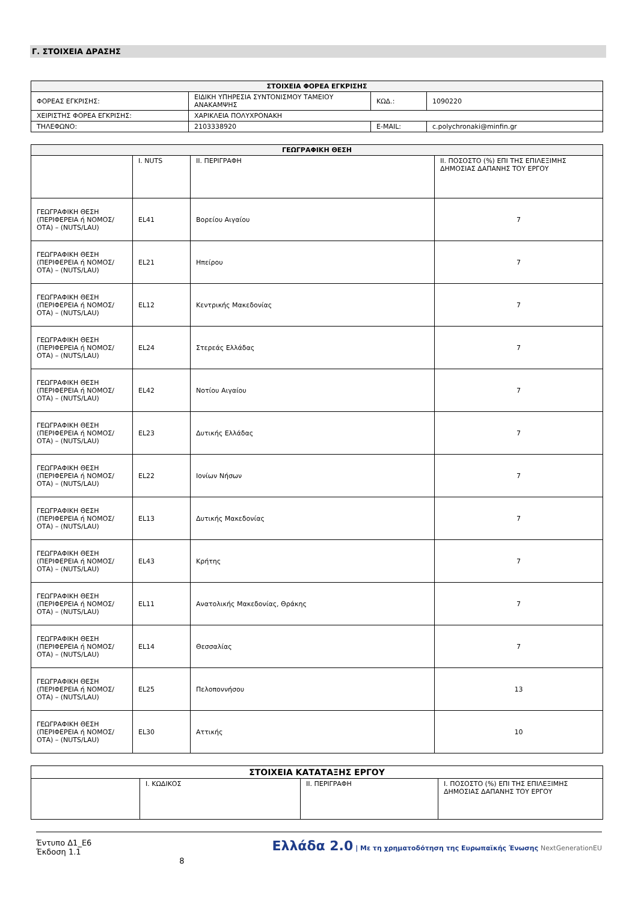Γ. ΣΤΟΙΧΕΙΑ ΔΡΑΣΗΣ
| ΣΤΟΙΧΕΙΑ ΦΟΡΕΑ ΕΓΚΡΙΣΗΣ | | | |
| --- | --- | --- | --- |
| ΦΟΡΕΑΣ ΕΓΚΡΙΣΗΣ: | ΕΙΔΙΚΗ ΥΠΗΡΕΣΙΑ ΣΥΝΤΟΝΙΣΜΟΥ ΤΑΜΕΙΟΥ ΑΝΑΚΑΜΨΗΣ | ΚΩΔ.: | 1090220 |
| ΧΕΙΡΙΣΤΗΣ ΦΟΡΕΑ ΕΓΚΡΙΣΗΣ: | ΧΑΡΙΚΛΕΙΑ ΠΟΛΥΧΡΟΝΑΚΗ | | |
| ΤΗΛΕΦΩΝΟ: | 2103338920 | E-MAIL: | c.polychronaki@minfin.gr |
| ΓΕΩΓΡΑΦΙΚΗ ΘΕΣΗ | | | |
| --- | --- | --- | --- |
| | I. NUTS | II. ΠΕΡΙΓΡΑΦΗ | II. ΠΟΣΟΣΤΟ (%) ΕΠΙ ΤΗΣ ΕΠΙΛΕΞΙΜΗΣ ΔΗΜΟΣΙΑΣ ΔΑΠΑΝΗΣ ΤΟΥ ΕΡΓΟΥ |
| ΓΕΩΓΡΑΦΙΚΗ ΘΕΣΗ (ΠΕΡΙΦΕΡΕΙΑ ή ΝΟΜΟΣ/ΟΤΑ) – (NUTS/LAU) | EL41 | Βορείου Αιγαίου | 7 |
| ΓΕΩΓΡΑΦΙΚΗ ΘΕΣΗ (ΠΕΡΙΦΕΡΕΙΑ ή ΝΟΜΟΣ/ΟΤΑ) – (NUTS/LAU) | EL21 | Ηπείρου | 7 |
| ΓΕΩΓΡΑΦΙΚΗ ΘΕΣΗ (ΠΕΡΙΦΕΡΕΙΑ ή ΝΟΜΟΣ/ΟΤΑ) – (NUTS/LAU) | EL12 | Κεντρικής Μακεδονίας | 7 |
| ΓΕΩΓΡΑΦΙΚΗ ΘΕΣΗ (ΠΕΡΙΦΕΡΕΙΑ ή ΝΟΜΟΣ/ΟΤΑ) – (NUTS/LAU) | EL24 | Στερεάς Ελλάδας | 7 |
| ΓΕΩΓΡΑΦΙΚΗ ΘΕΣΗ (ΠΕΡΙΦΕΡΕΙΑ ή ΝΟΜΟΣ/ΟΤΑ) – (NUTS/LAU) | EL42 | Νοτίου Αιγαίου | 7 |
| ΓΕΩΓΡΑΦΙΚΗ ΘΕΣΗ (ΠΕΡΙΦΕΡΕΙΑ ή ΝΟΜΟΣ/ΟΤΑ) – (NUTS/LAU) | EL23 | Δυτικής Ελλάδας | 7 |
| ΓΕΩΓΡΑΦΙΚΗ ΘΕΣΗ (ΠΕΡΙΦΕΡΕΙΑ ή ΝΟΜΟΣ/ΟΤΑ) – (NUTS/LAU) | EL22 | Ιονίων Νήσων | 7 |
| ΓΕΩΓΡΑΦΙΚΗ ΘΕΣΗ (ΠΕΡΙΦΕΡΕΙΑ ή ΝΟΜΟΣ/ΟΤΑ) – (NUTS/LAU) | EL13 | Δυτικής Μακεδονίας | 7 |
| ΓΕΩΓΡΑΦΙΚΗ ΘΕΣΗ (ΠΕΡΙΦΕΡΕΙΑ ή ΝΟΜΟΣ/ΟΤΑ) – (NUTS/LAU) | EL43 | Κρήτης | 7 |
| ΓΕΩΓΡΑΦΙΚΗ ΘΕΣΗ (ΠΕΡΙΦΕΡΕΙΑ ή ΝΟΜΟΣ/ΟΤΑ) – (NUTS/LAU) | EL11 | Ανατολικής Μακεδονίας, Θράκης | 7 |
| ΓΕΩΓΡΑΦΙΚΗ ΘΕΣΗ (ΠΕΡΙΦΕΡΕΙΑ ή ΝΟΜΟΣ/ΟΤΑ) – (NUTS/LAU) | EL14 | Θεσσαλίας | 7 |
| ΓΕΩΓΡΑΦΙΚΗ ΘΕΣΗ (ΠΕΡΙΦΕΡΕΙΑ ή ΝΟΜΟΣ/ΟΤΑ) – (NUTS/LAU) | EL25 | Πελοποννήσου | 13 |
| ΓΕΩΓΡΑΦΙΚΗ ΘΕΣΗ (ΠΕΡΙΦΕΡΕΙΑ ή ΝΟΜΟΣ/ΟΤΑ) – (NUTS/LAU) | EL30 | Αττικής | 10 |
| ΣΤΟΙΧΕΙΑ ΚΑΤΑΤΑΞΗΣ ΕΡΓΟΥ | | | |
| | I. ΚΩΔΙΚΟΣ | II. ΠΕΡΙΓΡΑΦΗ | I. ΠΟΣΟΣΤΟ (%) ΕΠΙ ΤΗΣ ΕΠΙΛΕΞΙΜΗΣ ΔΗΜΟΣΙΑΣ ΔΑΠΑΝΗΣ ΤΟΥ ΕΡΓΟΥ |
Έντυπο Δ1_Ε6
Έκδοση 1.1
8
Ελλάδα 2.0 | Με τη χρηματοδότηση της Ευρωπαϊκής Ένωσης NextGenerationEU